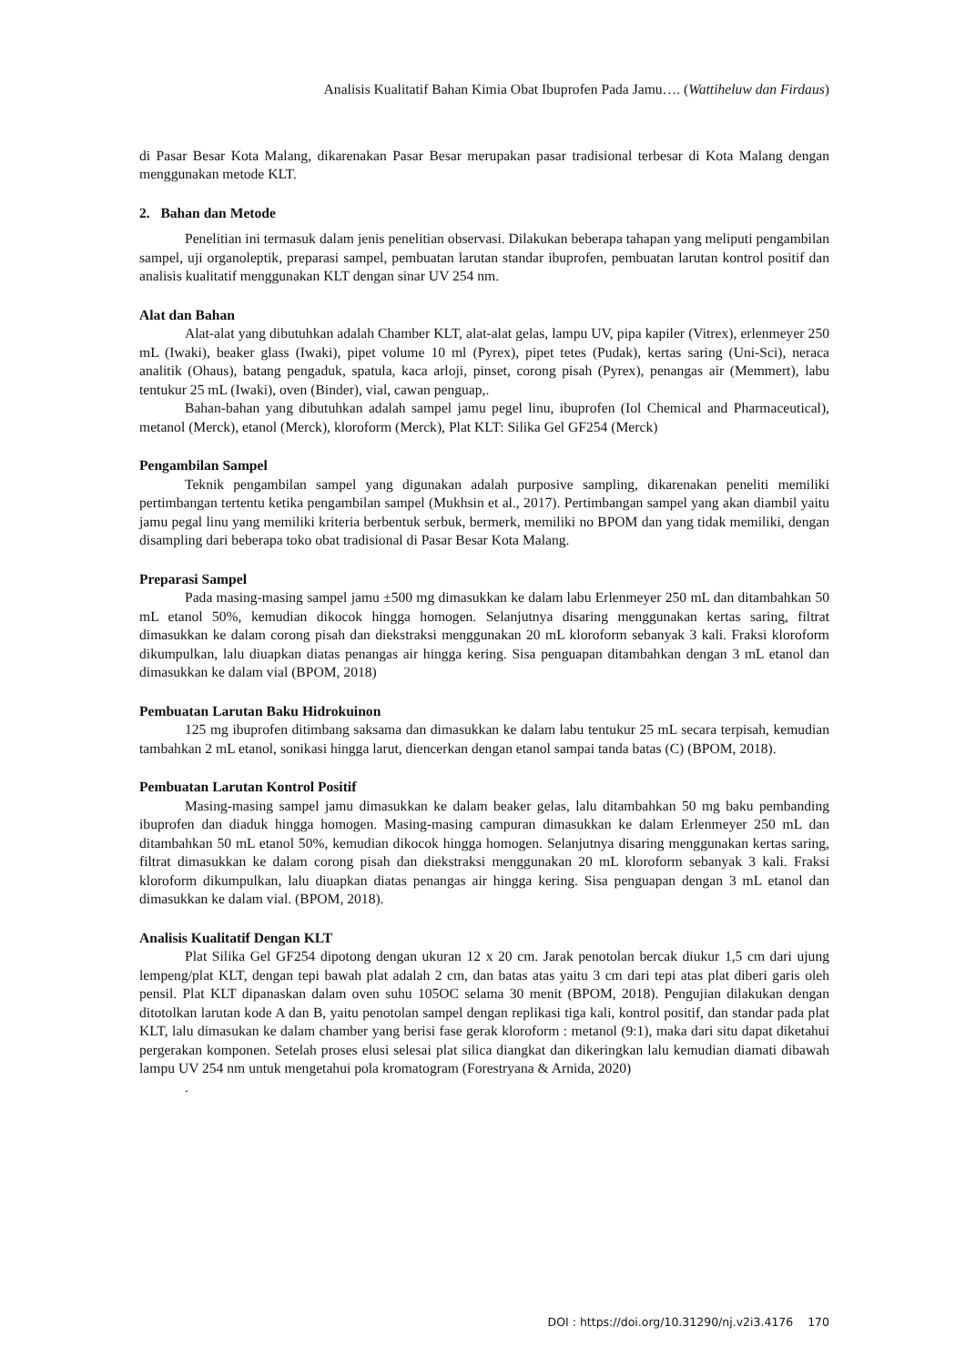Analisis Kualitatif Bahan Kimia Obat Ibuprofen Pada Jamu…. (Wattiheluw dan Firdaus)
di Pasar Besar Kota Malang, dikarenakan Pasar Besar merupakan pasar tradisional terbesar di Kota Malang dengan menggunakan metode KLT.
2. Bahan dan Metode
Penelitian ini termasuk dalam jenis penelitian observasi. Dilakukan beberapa tahapan yang meliputi pengambilan sampel, uji organoleptik, preparasi sampel, pembuatan larutan standar ibuprofen, pembuatan larutan kontrol positif dan analisis kualitatif menggunakan KLT dengan sinar UV 254 nm.
Alat dan Bahan
Alat-alat yang dibutuhkan adalah Chamber KLT, alat-alat gelas, lampu UV, pipa kapiler (Vitrex), erlenmeyer 250 mL (Iwaki), beaker glass (Iwaki), pipet volume 10 ml (Pyrex), pipet tetes (Pudak), kertas saring (Uni-Sci), neraca analitik (Ohaus), batang pengaduk, spatula, kaca arloji, pinset, corong pisah (Pyrex), penangas air (Memmert), labu tentukur 25 mL (Iwaki), oven (Binder), vial, cawan penguap,.
Bahan-bahan yang dibutuhkan adalah sampel jamu pegel linu, ibuprofen (Iol Chemical and Pharmaceutical), metanol (Merck), etanol (Merck), kloroform (Merck), Plat KLT: Silika Gel GF254 (Merck)
Pengambilan Sampel
Teknik pengambilan sampel yang digunakan adalah purposive sampling, dikarenakan peneliti memiliki pertimbangan tertentu ketika pengambilan sampel (Mukhsin et al., 2017). Pertimbangan sampel yang akan diambil yaitu jamu pegal linu yang memiliki kriteria berbentuk serbuk, bermerk, memiliki no BPOM dan yang tidak memiliki, dengan disampling dari beberapa toko obat tradisional di Pasar Besar Kota Malang.
Preparasi Sampel
Pada masing-masing sampel jamu ±500 mg dimasukkan ke dalam labu Erlenmeyer 250 mL dan ditambahkan 50 mL etanol 50%, kemudian dikocok hingga homogen. Selanjutnya disaring menggunakan kertas saring, filtrat dimasukkan ke dalam corong pisah dan diekstraksi menggunakan 20 mL kloroform sebanyak 3 kali. Fraksi kloroform dikumpulkan, lalu diuapkan diatas penangas air hingga kering. Sisa penguapan ditambahkan dengan 3 mL etanol dan dimasukkan ke dalam vial (BPOM, 2018)
Pembuatan Larutan Baku Hidrokuinon
125 mg ibuprofen ditimbang saksama dan dimasukkan ke dalam labu tentukur 25 mL secara terpisah, kemudian tambahkan 2 mL etanol, sonikasi hingga larut, diencerkan dengan etanol sampai tanda batas (C) (BPOM, 2018).
Pembuatan Larutan Kontrol Positif
Masing-masing sampel jamu dimasukkan ke dalam beaker gelas, lalu ditambahkan 50 mg baku pembanding ibuprofen dan diaduk hingga homogen. Masing-masing campuran dimasukkan ke dalam Erlenmeyer 250 mL dan ditambahkan 50 mL etanol 50%, kemudian dikocok hingga homogen. Selanjutnya disaring menggunakan kertas saring, filtrat dimasukkan ke dalam corong pisah dan diekstraksi menggunakan 20 mL kloroform sebanyak 3 kali. Fraksi kloroform dikumpulkan, lalu diuapkan diatas penangas air hingga kering. Sisa penguapan dengan 3 mL etanol dan dimasukkan ke dalam vial. (BPOM, 2018).
Analisis Kualitatif Dengan KLT
Plat Silika Gel GF254 dipotong dengan ukuran 12 x 20 cm. Jarak penotolan bercak diukur 1,5 cm dari ujung lempeng/plat KLT, dengan tepi bawah plat adalah 2 cm, dan batas atas yaitu 3 cm dari tepi atas plat diberi garis oleh pensil. Plat KLT dipanaskan dalam oven suhu 105OC selama 30 menit (BPOM, 2018). Pengujian dilakukan dengan ditotolkan larutan kode A dan B, yaitu penotolan sampel dengan replikasi tiga kali, kontrol positif, dan standar pada plat KLT, lalu dimasukan ke dalam chamber yang berisi fase gerak kloroform : metanol (9:1), maka dari situ dapat diketahui pergerakan komponen. Setelah proses elusi selesai plat silica diangkat dan dikeringkan lalu kemudian diamati dibawah lampu UV 254 nm untuk mengetahui pola kromatogram (Forestryana & Arnida, 2020)
.
DOI : https://doi.org/10.31290/nj.v2i3.4176 170